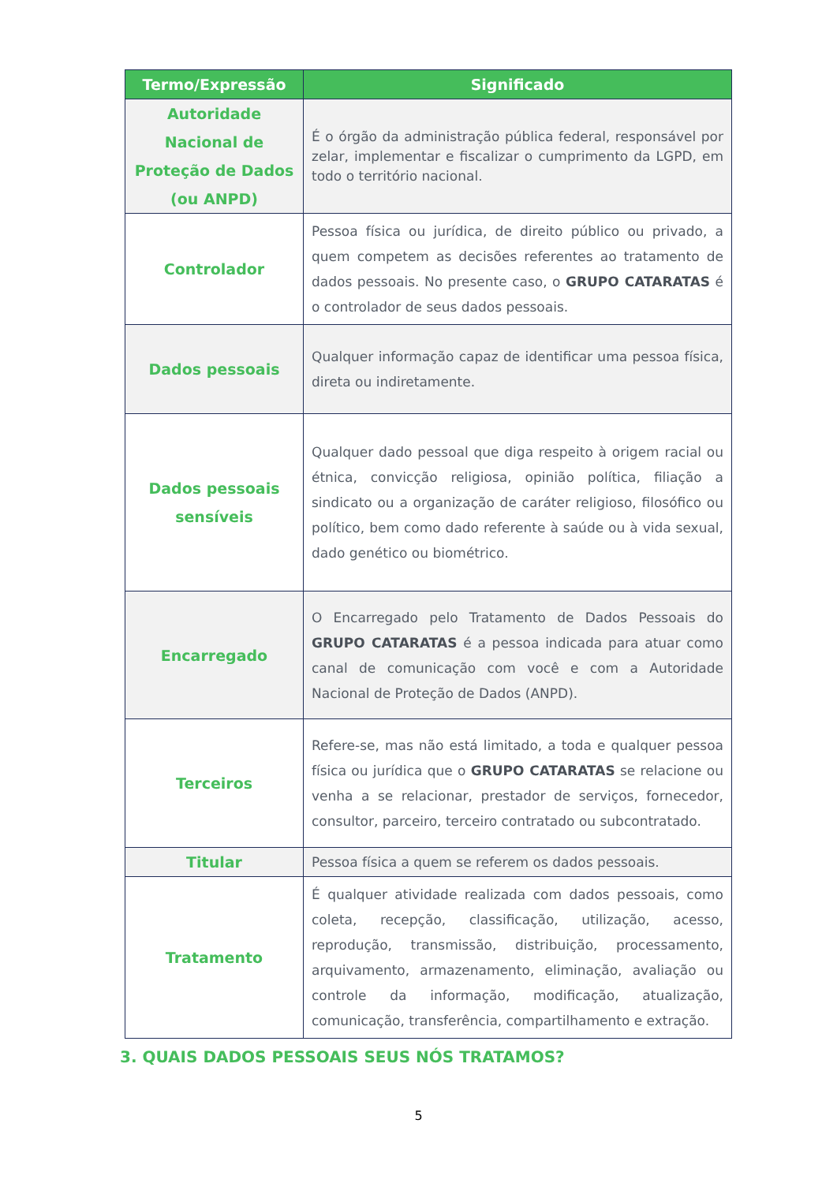| Termo/Expressão | Significado |
| --- | --- |
| Autoridade Nacional de Proteção de Dados (ou ANPD) | É o órgão da administração pública federal, responsável por zelar, implementar e fiscalizar o cumprimento da LGPD, em todo o território nacional. |
| Controlador | Pessoa física ou jurídica, de direito público ou privado, a quem competem as decisões referentes ao tratamento de dados pessoais. No presente caso, o GRUPO CATARATAS é o controlador de seus dados pessoais. |
| Dados pessoais | Qualquer informação capaz de identificar uma pessoa física, direta ou indiretamente. |
| Dados pessoais sensíveis | Qualquer dado pessoal que diga respeito à origem racial ou étnica, convicção religiosa, opinião política, filiação a sindicato ou a organização de caráter religioso, filosófico ou político, bem como dado referente à saúde ou à vida sexual, dado genético ou biométrico. |
| Encarregado | O Encarregado pelo Tratamento de Dados Pessoais do GRUPO CATARATAS é a pessoa indicada para atuar como canal de comunicação com você e com a Autoridade Nacional de Proteção de Dados (ANPD). |
| Terceiros | Refere-se, mas não está limitado, a toda e qualquer pessoa física ou jurídica que o GRUPO CATARATAS se relacione ou venha a se relacionar, prestador de serviços, fornecedor, consultor, parceiro, terceiro contratado ou subcontratado. |
| Titular | Pessoa física a quem se referem os dados pessoais. |
| Tratamento | É qualquer atividade realizada com dados pessoais, como coleta, recepção, classificação, utilização, acesso, reprodução, transmissão, distribuição, processamento, arquivamento, armazenamento, eliminação, avaliação ou controle da informação, modificação, atualização, comunicação, transferência, compartilhamento e extração. |
3. QUAIS DADOS PESSOAIS SEUS NÓS TRATAMOS?
5